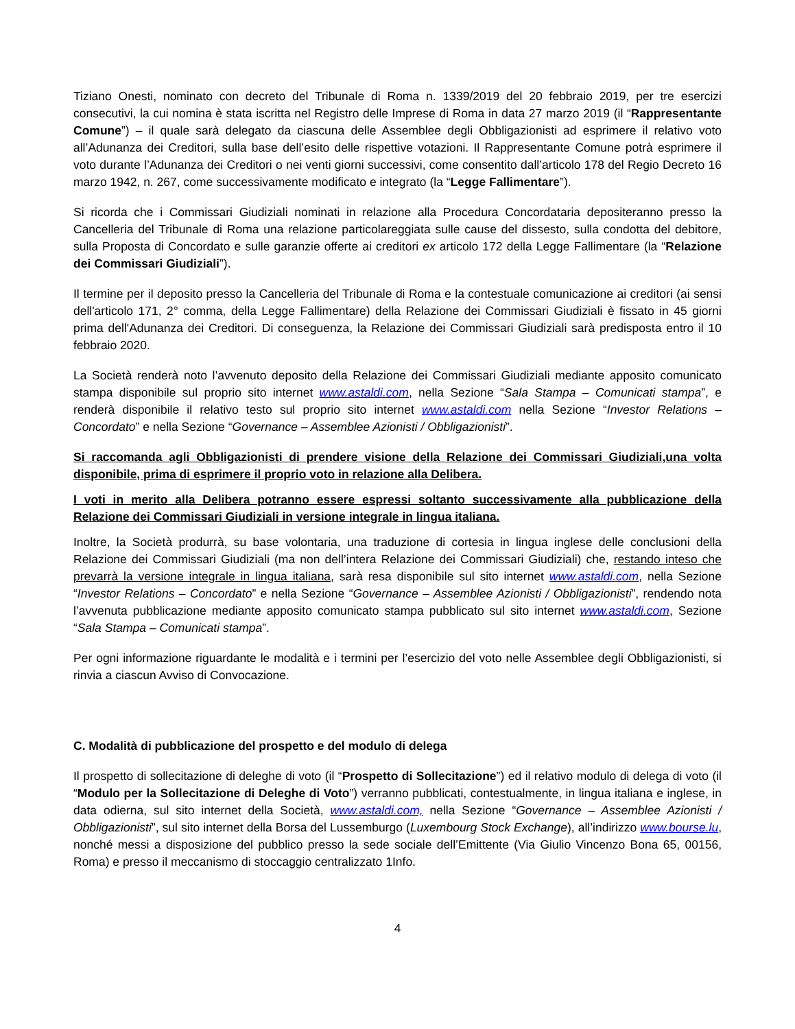Tiziano Onesti, nominato con decreto del Tribunale di Roma n. 1339/2019 del 20 febbraio 2019, per tre esercizi consecutivi, la cui nomina è stata iscritta nel Registro delle Imprese di Roma in data 27 marzo 2019 (il “Rappresentante Comune”) – il quale sarà delegato da ciascuna delle Assemblee degli Obbligazionisti ad esprimere il relativo voto all’Adunanza dei Creditori, sulla base dell’esito delle rispettive votazioni. Il Rappresentante Comune potrà esprimere il voto durante l’Adunanza dei Creditori o nei venti giorni successivi, come consentito dall’articolo 178 del Regio Decreto 16 marzo 1942, n. 267, come successivamente modificato e integrato (la “Legge Fallimentare”).
Si ricorda che i Commissari Giudiziali nominati in relazione alla Procedura Concordataria depositeranno presso la Cancelleria del Tribunale di Roma una relazione particolareggiata sulle cause del dissesto, sulla condotta del debitore, sulla Proposta di Concordato e sulle garanzie offerte ai creditori ex articolo 172 della Legge Fallimentare (la “Relazione dei Commissari Giudiziali”).
Il termine per il deposito presso la Cancelleria del Tribunale di Roma e la contestuale comunicazione ai creditori (ai sensi dell'articolo 171, 2° comma, della Legge Fallimentare) della Relazione dei Commissari Giudiziali è fissato in 45 giorni prima dell'Adunanza dei Creditori. Di conseguenza, la Relazione dei Commissari Giudiziali sarà predisposta entro il 10 febbraio 2020.
La Società renderà noto l’avvenuto deposito della Relazione dei Commissari Giudiziali mediante apposito comunicato stampa disponibile sul proprio sito internet www.astaldi.com, nella Sezione “Sala Stampa – Comunicati stampa”, e renderà disponibile il relativo testo sul proprio sito internet www.astaldi.com nella Sezione “Investor Relations – Concordato” e nella Sezione “Governance – Assemblee Azionisti / Obbligazionisti”.
Si raccomanda agli Obbligazionisti di prendere visione della Relazione dei Commissari Giudiziali,una volta disponibile, prima di esprimere il proprio voto in relazione alla Delibera.
I voti in merito alla Delibera potranno essere espressi soltanto successivamente alla pubblicazione della Relazione dei Commissari Giudiziali in versione integrale in lingua italiana.
Inoltre, la Società produrrà, su base volontaria, una traduzione di cortesia in lingua inglese delle conclusioni della Relazione dei Commissari Giudiziali (ma non dell’intera Relazione dei Commissari Giudiziali) che, restando inteso che prevarrà la versione integrale in lingua italiana, sarà resa disponibile sul sito internet www.astaldi.com, nella Sezione “Investor Relations – Concordato” e nella Sezione “Governance – Assemblee Azionisti / Obbligazionisti”, rendendo nota l’avvenuta pubblicazione mediante apposito comunicato stampa pubblicato sul sito internet www.astaldi.com, Sezione “Sala Stampa – Comunicati stampa”.
Per ogni informazione riguardante le modalità e i termini per l’esercizio del voto nelle Assemblee degli Obbligazionisti, si rinvia a ciascun Avviso di Convocazione.
C. Modalità di pubblicazione del prospetto e del modulo di delega
Il prospetto di sollecitazione di deleghe di voto (il “Prospetto di Sollecitazione”) ed il relativo modulo di delega di voto (il “Modulo per la Sollecitazione di Deleghe di Voto”) verranno pubblicati, contestualmente, in lingua italiana e inglese, in data odierna, sul sito internet della Società, www.astaldi.com, nella Sezione “Governance – Assemblee Azionisti / Obbligazionisti”, sul sito internet della Borsa del Lussemburgo (Luxembourg Stock Exchange), all’indirizzo www.bourse.lu, nonché messi a disposizione del pubblico presso la sede sociale dell’Emittente (Via Giulio Vincenzo Bona 65, 00156, Roma) e presso il meccanismo di stoccaggio centralizzato 1Info.
4